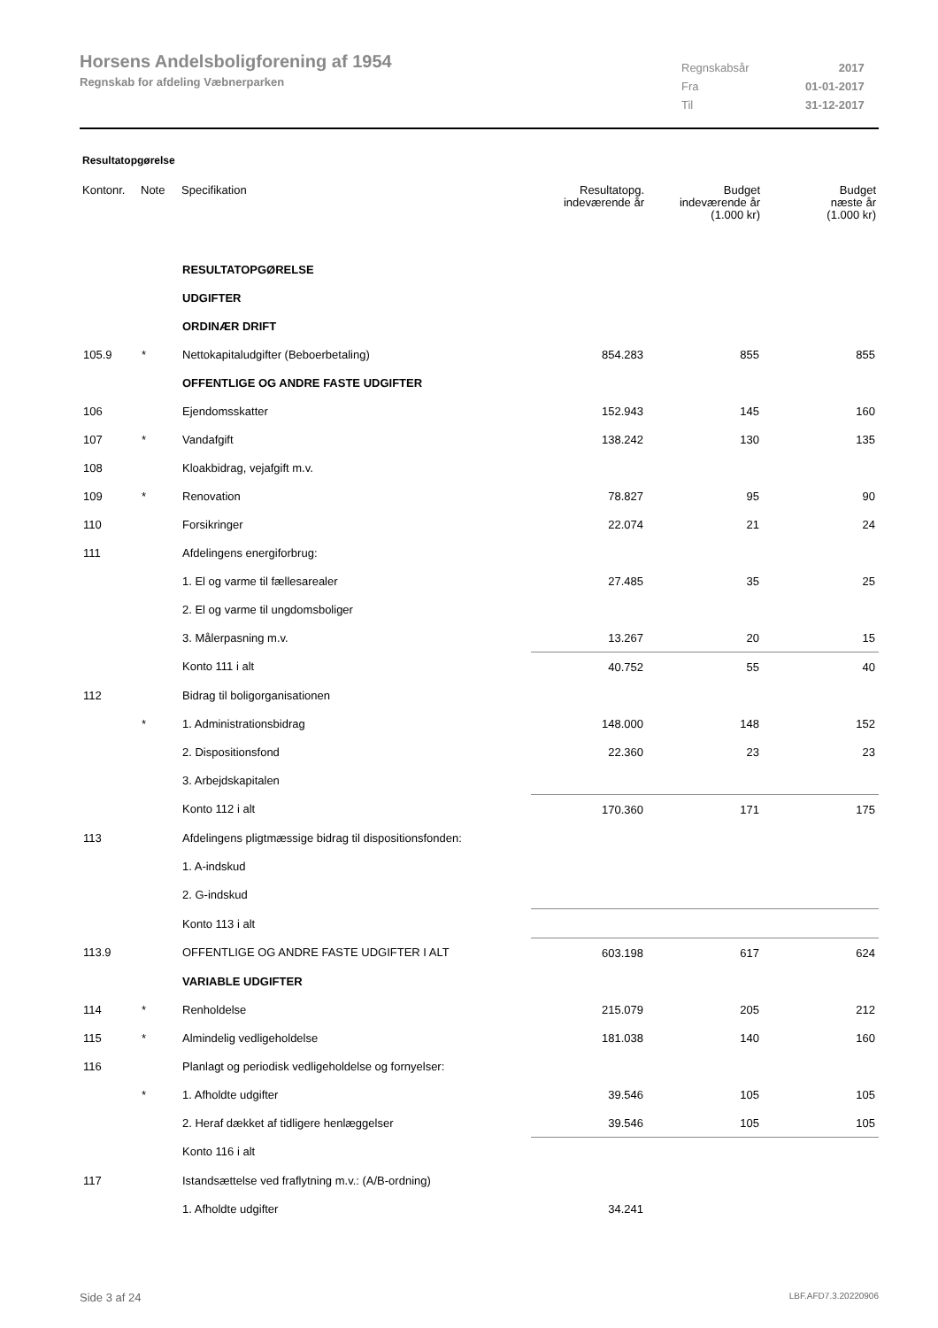Horsens Andelsboligforening af 1954
Regnskab for afdeling Væbnerparken
| Regnskabsår | 2017 |
| Fra | 01-01-2017 |
| Til | 31-12-2017 |
Resultatopgørelse
| Kontonr. | Note | Specifikation | Resultatopg. indeværende år | Budget indeværende år (1.000 kr) | Budget næste år (1.000 kr) |
| --- | --- | --- | --- | --- | --- |
| | | RESULTATOPGØRELSE | | | |
| | | UDGIFTER | | | |
| | | ORDINÆR DRIFT | | | |
| 105.9 | * | Nettokapitaludgifter (Beboerbetaling) | 854.283 | 855 | 855 |
| | | OFFENTLIGE OG ANDRE FASTE UDGIFTER | | | |
| 106 | | Ejendomsskatter | 152.943 | 145 | 160 |
| 107 | * | Vandafgift | 138.242 | 130 | 135 |
| 108 | | Kloakbidrag, vejafgift m.v. | | | |
| 109 | * | Renovation | 78.827 | 95 | 90 |
| 110 | | Forsikringer | 22.074 | 21 | 24 |
| 111 | | Afdelingens energiforbrug: | | | |
| | | 1. El og varme til fællesarealer | 27.485 | 35 | 25 |
| | | 2. El og varme til ungdomsboliger | | | |
| | | 3. Målerpasning m.v. | 13.267 | 20 | 15 |
| | | Konto 111 i alt | 40.752 | 55 | 40 |
| 112 | | Bidrag til boligorganisationen | | | |
| | * | 1. Administrationsbidrag | 148.000 | 148 | 152 |
| | | 2. Dispositionsfond | 22.360 | 23 | 23 |
| | | 3. Arbejdskapitalen | | | |
| | | Konto 112 i alt | 170.360 | 171 | 175 |
| 113 | | Afdelingens pligtmæssige bidrag til dispositionsfonden: | | | |
| | | 1. A-indskud | | | |
| | | 2. G-indskud | | | |
| | | Konto 113 i alt | | | |
| 113.9 | | OFFENTLIGE OG ANDRE FASTE UDGIFTER I ALT | 603.198 | 617 | 624 |
| | | VARIABLE UDGIFTER | | | |
| 114 | * | Renholdelse | 215.079 | 205 | 212 |
| 115 | * | Almindelig vedligeholdelse | 181.038 | 140 | 160 |
| 116 | | Planlagt og periodisk vedligeholdelse og fornyelser: | | | |
| | * | 1. Afholdte udgifter | 39.546 | 105 | 105 |
| | | 2. Heraf dækket af tidligere henlæggelser | 39.546 | 105 | 105 |
| | | Konto 116 i alt | | | |
| 117 | | Istandsættelse ved fraflytning m.v.: (A/B-ordning) | | | |
| | | 1. Afholdte udgifter | 34.241 | | |
Side 3 af 24 LBF.AFD7.3.20220906